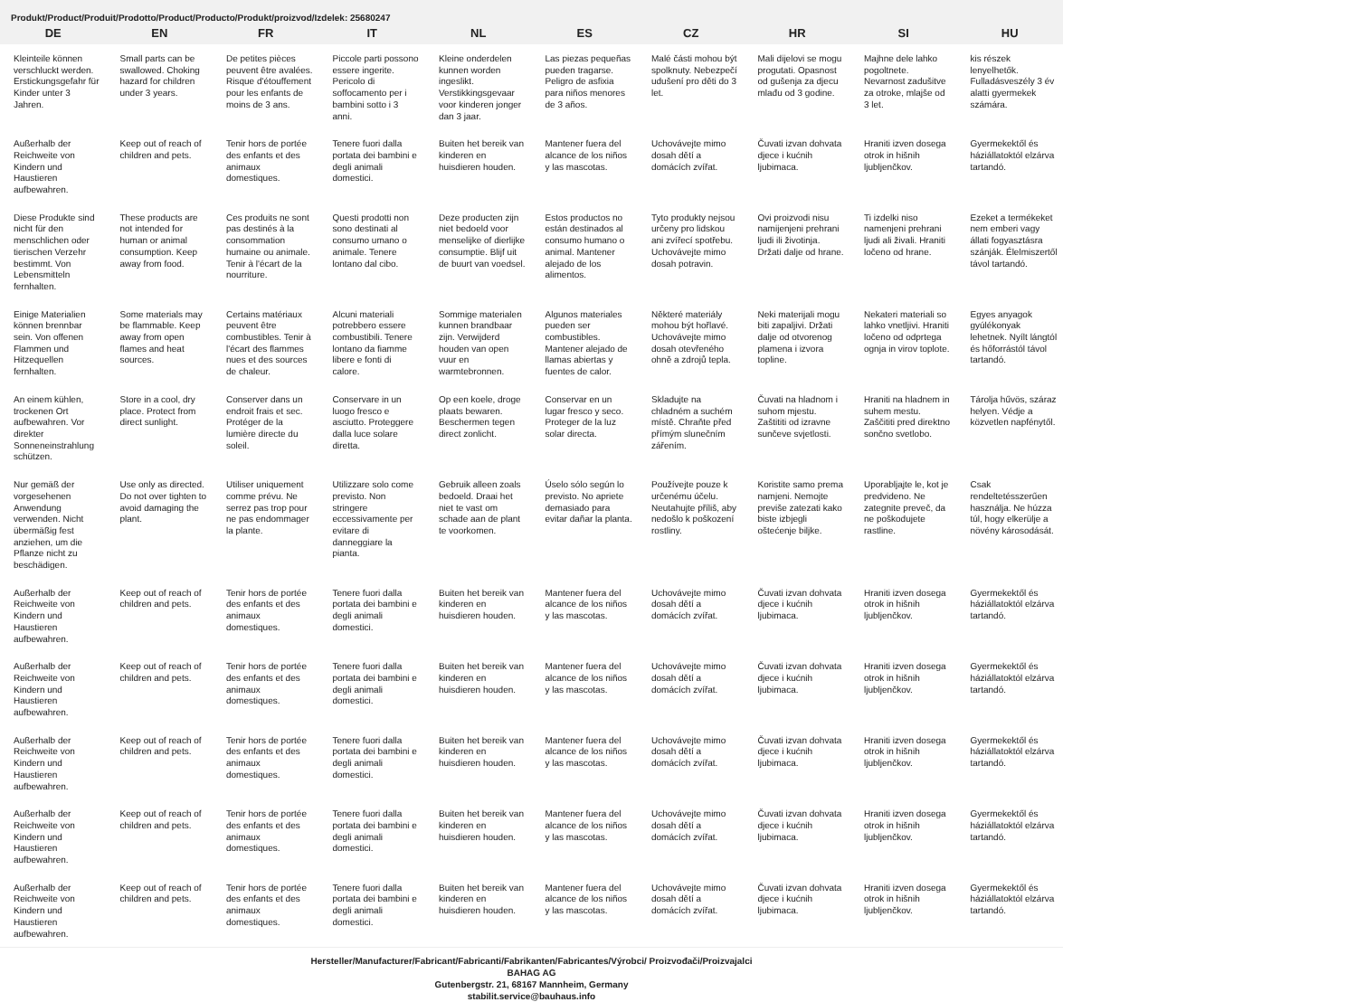Produkt/Product/Produit/Prodotto/Product/Producto/Produkt/proizvod/Izdelek: 25680247
| DE | EN | FR | IT | NL | ES | CZ | HR | SI | HU |
| --- | --- | --- | --- | --- | --- | --- | --- | --- | --- |
| Kleinteile können verschluckt werden. Erstickungsgefahr für Kinder unter 3 Jahren. | Small parts can be swallowed. Choking hazard for children under 3 years. | De petites pièces peuvent être avalées. Risque d'étouffement pour les enfants de moins de 3 ans. | Piccole parti possono essere ingerite. Pericolo di soffocamento per i bambini sotto i 3 anni. | Kleine onderdelen kunnen worden ingeslikt. Verstikkingsgevaar voor kinderen jonger dan 3 jaar. | Las piezas pequeñas pueden tragarse. Peligro de asfixia para niños menores de 3 años. | Malé části mohou být spolknuty. Nebezpečí udušení pro děti do 3 let. | Mali dijelovi se mogu progutati. Opasnost od gušenja za djecu mlađu od 3 godine. | Majhne dele lahko pogoltnete. Nevarnost zadušitve za otroke, mlajše od 3 let. | kis részek lenyelhetők. Fulladásveszély 3 év alatti gyermekek számára. |
| Außerhalb der Reichweite von Kindern und Haustieren aufbewahren. | Keep out of reach of children and pets. | Tenir hors de portée des enfants et des animaux domestiques. | Tenere fuori dalla portata dei bambini e degli animali domestici. | Buiten het bereik van kinderen en huisdieren houden. | Mantener fuera del alcance de los niños y las mascotas. | Uchovávejte mimo dosah dětí a domácích zvířat. | Čuvati izvan dohvata djece i kućnih ljubimaca. | Hraniti izven dosega otrok in hišnih ljubljenčkov. | Gyermekektől és háziállatoktól elzárva tartandó. |
| Diese Produkte sind nicht für den menschlichen oder tierischen Verzehr bestimmt. Von Lebensmitteln fernhalten. | These products are not intended for human or animal consumption. Keep away from food. | Ces produits ne sont pas destinés à la consommation humaine ou animale. Tenir à l'écart de la nourriture. | Questi prodotti non sono destinati al consumo umano o animale. Tenere lontano dal cibo. | Deze producten zijn niet bedoeld voor menselijke of dierlijke consumptie. Blijf uit de buurt van voedsel. | Estos productos no están destinados al consumo humano o animal. Mantener alejado de los alimentos. | Tyto produkty nejsou určeny pro lidskou ani zvířecí spotřebu. Uchovávejte mimo dosah potravin. | Ovi proizvodi nisu namijenjeni prehrani ljudi ili životinja. Držati dalje od hrane. | Ti izdelki niso namenjeni prehrani ljudi ali živali. Hraniti ločeno od hrane. | Ezeket a termékeket nem emberi vagy állati fogyasztásra szánják. Élelmiszertől távol tartandó. |
| Einige Materialien können brennbar sein. Von offenen Flammen und Hitzequellen fernhalten. | Some materials may be flammable. Keep away from open flames and heat sources. | Certains matériaux peuvent être combustibles. Tenir à l'écart des flammes nues et des sources de chaleur. | Alcuni materiali potrebbero essere combustibili. Tenere lontano da fiamme libere e fonti di calore. | Sommige materialen kunnen brandbaar zijn. Verwijderd houden van open vuur en warmtebronnen. | Algunos materiales pueden ser combustibles. Mantener alejado de llamas abiertas y fuentes de calor. | Některé materiály mohou být hořlavé. Uchovávejte mimo dosah otevřeného ohně a zdrojů tepla. | Neki materijali mogu biti zapaljivi. Držati dalje od otvorenog plamena i izvora topline. | Nekateri materiali so lahko vnetljivi. Hraniti ločeno od odprtega ognja in virov toplote. | Egyes anyagok gyúlékonyak lehetnek. Nyílt lángtól és hőforrástól távol tartandó. |
| An einem kühlen, trockenen Ort aufbewahren. Vor direkter Sonneneinstrahlung schützen. | Store in a cool, dry place. Protect from direct sunlight. | Conserver dans un endroit frais et sec. Protéger de la lumière directe du soleil. | Conservare in un luogo fresco e asciutto. Proteggere dalla luce solare diretta. | Op een koele, droge plaats bewaren. Beschermen tegen direct zonlicht. | Conservar en un lugar fresco y seco. Proteger de la luz solar directa. | Skladujte na chladném a suchém místě. Chraňte před přímým slunečním zářením. | Čuvati na hladnom i suhom mjestu. Zaštititi od izravne sunčeve svjetlosti. | Hraniti na hladnem in suhem mestu. Zaščititi pred direktno sončno svetlobo. | Tárolja hűvös, száraz helyen. Védje a közvetlen napfénytől. |
| Nur gemäß der vorgesehenen Anwendung verwenden. Nicht übermäßig fest anziehen, um die Pflanze nicht zu beschädigen. | Use only as directed. Do not over tighten to avoid damaging the plant. | Utiliser uniquement comme prévu. Ne serrez pas trop pour ne pas endommager la plante. | Utilizzare solo come previsto. Non stringere eccessivamente per evitare di danneggiare la pianta. | Gebruik alleen zoals bedoeld. Draai het niet te vast om schade aan de plant te voorkomen. | Úselo sólo según lo previsto. No apriete demasiado para evitar dañar la planta. | Používejte pouze k určenému účelu. Neutahujte příliš, aby nedošlo k poškození rostliny. | Koristite samo prema namjeni. Nemojte previše zatezati kako biste izbjegli oštećenje biljke. | Uporabljajte le, kot je predvideno. Ne zategnite preveč, da ne poškodujete rastline. | Csak rendeltetésszerűen használja. Ne húzza túl, hogy elkerülje a növény károsodását. |
| Außerhalb der Reichweite von Kindern und Haustieren aufbewahren. | Keep out of reach of children and pets. | Tenir hors de portée des enfants et des animaux domestiques. | Tenere fuori dalla portata dei bambini e degli animali domestici. | Buiten het bereik van kinderen en huisdieren houden. | Mantener fuera del alcance de los niños y las mascotas. | Uchovávejte mimo dosah dětí a domácích zvířat. | Čuvati izvan dohvata djece i kućnih ljubimaca. | Hraniti izven dosega otrok in hišnih ljubljenčkov. | Gyermekektől és háziállatoktól elzárva tartandó. |
| Außerhalb der Reichweite von Kindern und Haustieren aufbewahren. | Keep out of reach of children and pets. | Tenir hors de portée des enfants et des animaux domestiques. | Tenere fuori dalla portata dei bambini e degli animali domestici. | Buiten het bereik van kinderen en huisdieren houden. | Mantener fuera del alcance de los niños y las mascotas. | Uchovávejte mimo dosah dětí a domácích zvířat. | Čuvati izvan dohvata djece i kućnih ljubimaca. | Hraniti izven dosega otrok in hišnih ljubljenčkov. | Gyermekektől és háziállatoktól elzárva tartandó. |
| Außerhalb der Reichweite von Kindern und Haustieren aufbewahren. | Keep out of reach of children and pets. | Tenir hors de portée des enfants et des animaux domestiques. | Tenere fuori dalla portata dei bambini e degli animali domestici. | Buiten het bereik van kinderen en huisdieren houden. | Mantener fuera del alcance de los niños y las mascotas. | Uchovávejte mimo dosah dětí a domácích zvířat. | Čuvati izvan dohvata djece i kućnih ljubimaca. | Hraniti izven dosega otrok in hišnih ljubljenčkov. | Gyermekektől és háziállatoktól elzárva tartandó. |
| Außerhalb der Reichweite von Kindern und Haustieren aufbewahren. | Keep out of reach of children and pets. | Tenir hors de portée des enfants et des animaux domestiques. | Tenere fuori dalla portata dei bambini e degli animali domestici. | Buiten het bereik van kinderen en huisdieren houden. | Mantener fuera del alcance de los niños y las mascotas. | Uchovávejte mimo dosah dětí a domácích zvířat. | Čuvati izvan dohvata djece i kućnih ljubimaca. | Hraniti izven dosega otrok in hišnih ljubljenčkov. | Gyermekektől és háziállatoktól elzárva tartandó. |
| Außerhalb der Reichweite von Kindern und Haustieren aufbewahren. | Keep out of reach of children and pets. | Tenir hors de portée des enfants et des animaux domestiques. | Tenere fuori dalla portata dei bambini e degli animali domestici. | Buiten het bereik van kinderen en huisdieren houden. | Mantener fuera del alcance de los niños y las mascotas. | Uchovávejte mimo dosah dětí a domácích zvířat. | Čuvati izvan dohvata djece i kućnih ljubimaca. | Hraniti izven dosega otrok in hišnih ljubljenčkov. | Gyermekektől és háziállatoktól elzárva tartandó. |
Hersteller/Manufacturer/Fabricant/Fabricanti/Fabrikanten/Fabricantes/Výrobci/ Proizvođači/Proizvajalci
BAHAG AG
Gutenbergstr. 21, 68167 Mannheim, Germany
stabilit.service@bauhaus.info